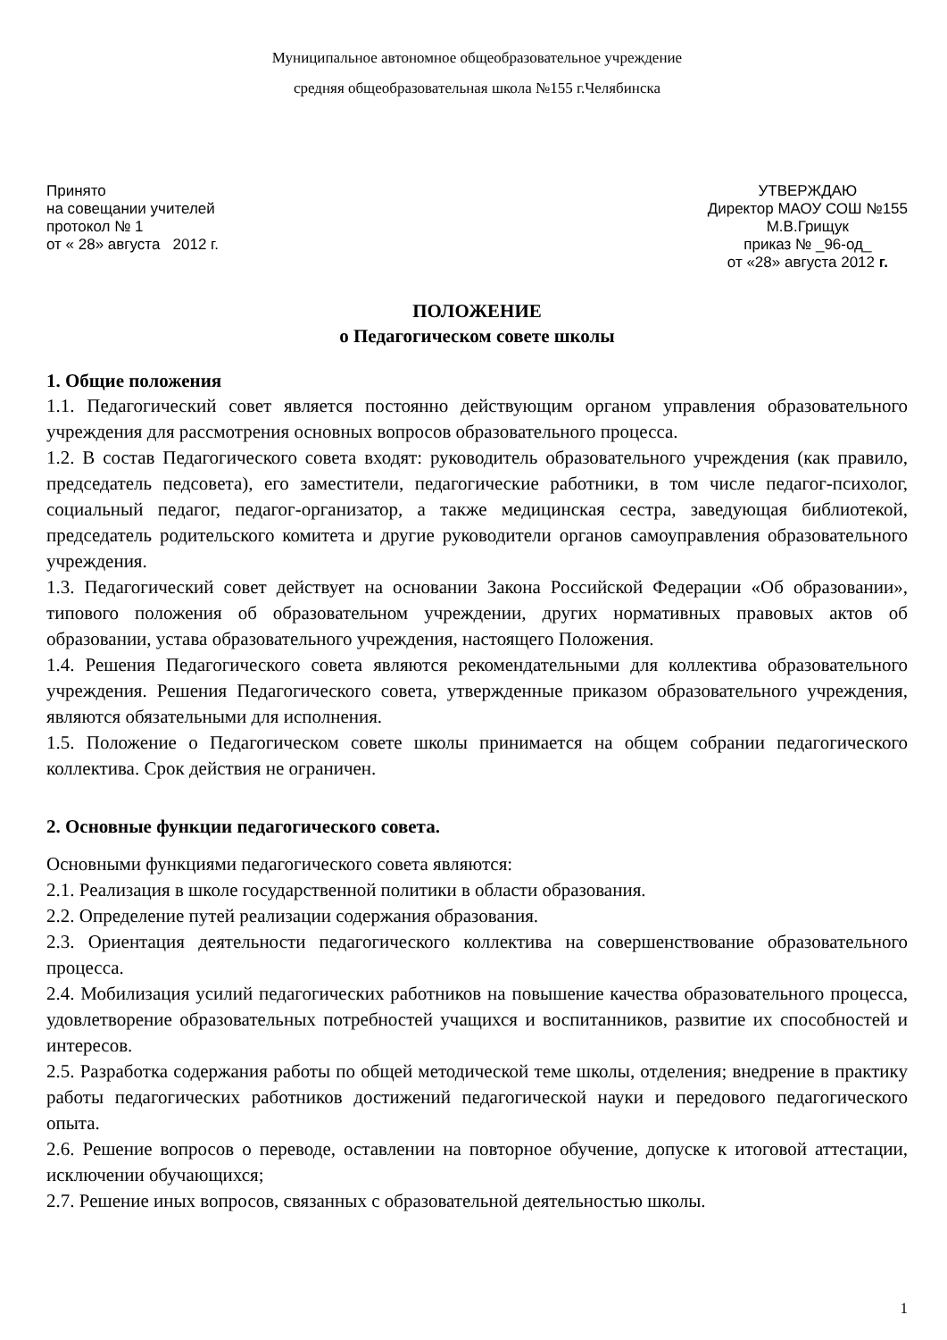Муниципальное автономное общеобразовательное учреждение
средняя общеобразовательная школа №155 г.Челябинска
Принято
на совещании учителей
протокол № 1
от « 28» августа 2012 г.
УТВЕРЖДАЮ
Директор МАОУ СОШ №155
М.В.Грищук
приказ № _96-од_
от «28» августа 2012 г.
ПОЛОЖЕНИЕ
о Педагогическом совете школы
1. Общие положения
1.1. Педагогический совет является постоянно действующим органом управления образовательного учреждения для рассмотрения основных вопросов образовательного процесса.
1.2. В состав Педагогического совета входят: руководитель образовательного учреждения (как правило, председатель педсовета), его заместители, педагогические работники, в том числе педагог-психолог, социальный педагог, педагог-организатор, а также медицинская сестра, заведующая библиотекой, председатель родительского комитета и другие руководители органов самоуправления образовательного учреждения.
1.3. Педагогический совет действует на основании Закона Российской Федерации «Об образовании», типового положения об образовательном учреждении, других нормативных правовых актов об образовании, устава образовательного учреждения, настоящего Положения.
1.4. Решения Педагогического совета являются рекомендательными для коллектива образовательного учреждения. Решения Педагогического совета, утвержденные приказом образовательного учреждения, являются обязательными для исполнения.
1.5. Положение о Педагогическом совете школы принимается на общем собрании педагогического коллектива. Срок действия не ограничен.
2. Основные функции педагогического совета.
Основными функциями педагогического совета являются:
2.1. Реализация в школе государственной политики в области образования.
2.2. Определение путей реализации содержания образования.
2.3. Ориентация деятельности педагогического коллектива на совершенствование образовательного процесса.
2.4. Мобилизация усилий педагогических работников на повышение качества образовательного процесса, удовлетворение образовательных потребностей учащихся и воспитанников, развитие их способностей и интересов.
2.5. Разработка содержания работы по общей методической теме школы, отделения; внедрение в практику работы педагогических работников достижений педагогической науки и передового педагогического опыта.
2.6. Решение вопросов о переводе, оставлении на повторное обучение, допуске к итоговой аттестации, исключении обучающихся;
2.7. Решение иных вопросов, связанных с образовательной деятельностью школы.
1